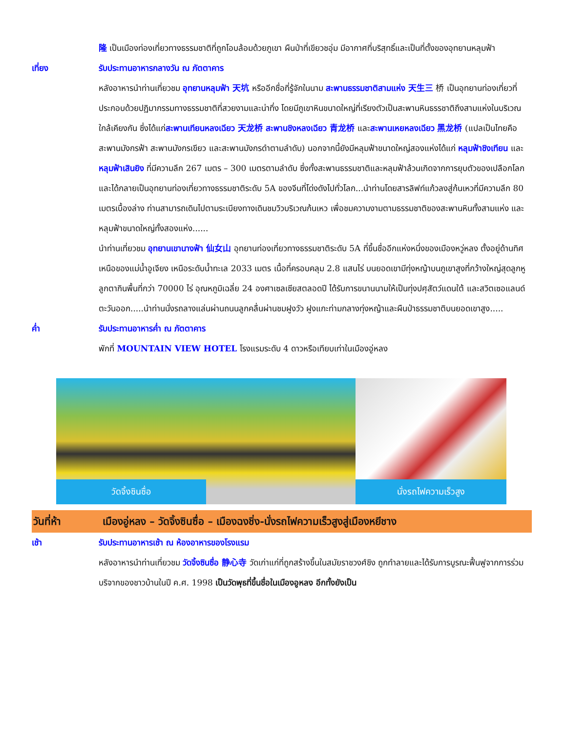隆 เป็นเมืองท่องเที่ยวทางธรรมชาติที่ถูกโอบล้อมด้วยภูเขา ผืนป่าที่เขียวชอุ่ม มีอากาศที่บริสุทธิ์และเป็นที่ตั้งของอุทยานหลุมฟ้า
เที่ยง รับประทานอาหารกลางวัน ณ ภัตตาคาร
หลังอาหารนำท่านเที่ยวชม อุทยานหลุมฟ้า 天坑 หรืออีกชื่อที่รู้จักในนาม สะพานธรรมชาติสามแห่ง 天生三 桥 เป็นอุทยานท่องเที่ยวที่ประกอบด้วยปฏิมากรรมทางธรรมชาติที่สวยงามและน่าทึ่ง โดยมีภูเขาหินขนาดใหญ่ที่เรียงตัวเป็นสะพานหินธรรชาติถึงสามแห่งในบริเวณใกล้เคียงกัน ซึ่งได้แก่สะพานเทียนหลงเฉียว 天龙桥 สะพานชิงหลงเฉียว 青龙桥 และสะพานเหยหลงเฉียว 黑龙桥 (แปลเป็นไทยคือ สะพานมังกรฟ้า สะพานมังกรเขียว และสะพานมังกรดำตามลำดับ) นอกจากนี้ยังมีหลุมฟ้าขนาดใหญ่สองแห่งได้แก่ หลุมฟ้าชิงเทียน และหลุมฟ้าเสินยิง ที่มีความลึก 267 เมตร – 300 เมตรตามลำดับ ซึ่งทั้งสะพานธรรมชาติและหลุมฟ้าล้วนเกิดจากการยุบตัวของเปลือกโลก และได้กลายเป็นอุทยานท่องเที่ยวทางธรรมชาติระดับ 5A ของจีนที่โด่งดังไปทั่วโลก...นำท่านโดยสารลิฟท์แก้วลงสู่ก้นเหวที่มีความลึก 80 เมตรเบื้องล่าง ท่านสามารถเดินไปตามระเบียงทางเดินชมวิวบริเวณก้นเหว เพื่อชมความงามตามธรรมชาติของสะพานหินทั้งสามแห่ง และหลุมฟ้าขนาดใหญ่ทั้งสองแห่ง......
นำท่านเที่ยวชม อุทยานเขานางฟ้า 仙女山 อุทยานท่องเที่ยวทางธรรมชาติระดับ 5A ที่ขึ้นชื่ออีกแห่งหนึ่งของเมืองหวู่หลง ตั้งอยู่ด้านทิศเหนือของแม่น้ำอูเจียง เหนือระดับน้ำทะเล 2033 เมตร เนื้อที่ครอบคลุม 2.8 แสนไร่ บนยอดเขามีทุ่งหญ้าบนภูเขาสูงที่กว้างใหญ่สุดลูกหูลูกตากินพื้นที่กว่า 70000 ไร่ อุณหภูมิเฉลี่ย 24 องศาเซลเซียสตลอดปี ได้รับการขนานนามให้เป็นทุ่งปศุสัตว์แดนใต้ และสวิตเซอแลนด์ตะวันออก.....นำท่านนั่งรถลางแล่นผ่านถนนลูกคลื่นผ่านชมฝูงวัว ฝูงแกะท่ามกลางทุ่งหญ้าและผืนป่าธรรมชาติบนยอดเขาสูง.....
ค่ำ รับประทานอาหารค่ำ ณ ภัตตาคาร
พักที่ MOUNTAIN VIEW HOTEL โรงแรมระดับ 4 ดาวหรือเทียบเท่าในเมืองอู่หลง
วัดจิ้งซินซื่อ
นั่งรถไฟความเร็วสูง
วันที่ห้า เมืองอู่หลง – วัดจิ้งซินซื่อ – เมืองฉงชิ่ง-นั่งรถไฟความเร็วสูงสู่เมืองหยีชาง
เช้า รับประทานอาหารเช้า ณ ห้องอาหารของโรงแรม
หลังอาหารนำท่านเที่ยวชม วัดจิ้งซินซื่อ 静心寺 วัดเก่าแก่ที่ถูกสร้างขึ้นในสมัยราชวงศ์ชิง ถูกทำลายและได้รับการบูรณะฟื้นฟูจากการร่วมบริจากของชาวบ้านในปี ค.ศ. 1998 เป็นวัดพุธที่ขึ้นชื่อในเมืองอูหลง อีกทั้งยังเป็น